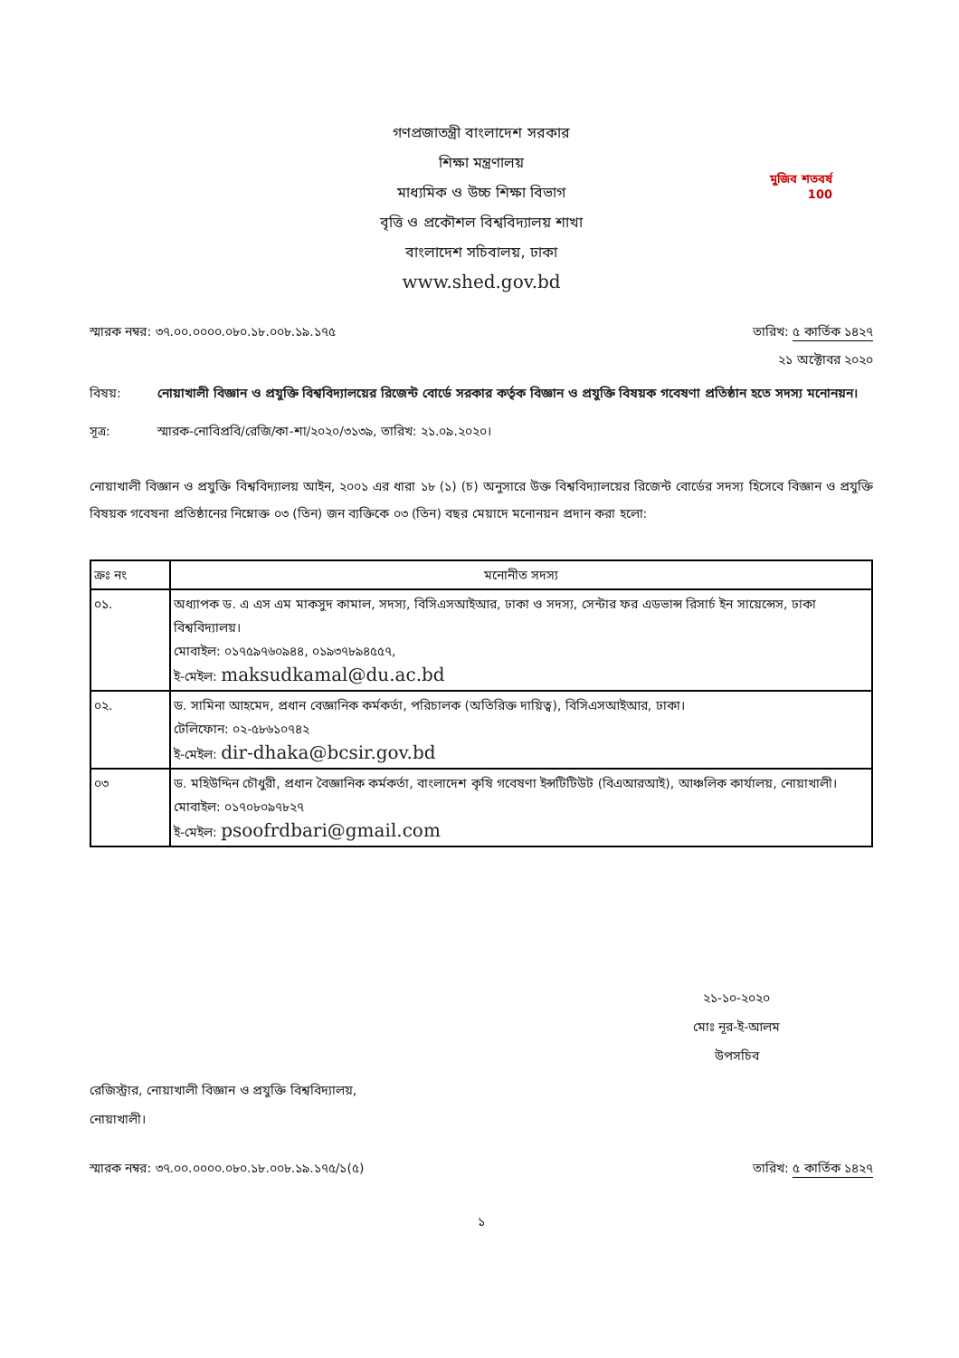মুজিব শতবর্ষ 100
গণপ্রজাতন্ত্রী বাংলাদেশ সরকার
শিক্ষা মন্ত্রণালয়
মাধ্যমিক ও উচ্চ শিক্ষা বিভাগ
বৃত্তি ও প্রকৌশল বিশ্ববিদ্যালয় শাখা
বাংলাদেশ সচিবালয়, ঢাকা
www.shed.gov.bd
স্মারক নম্বর: ৩৭.০০.০০০০.০৮০.১৮.০০৮.১৯.১৭৫ তারিখ: ৫ কার্তিক ১৪২৭
২১ অক্টোবর ২০২০
বিষয়: নোয়াখালী বিজ্ঞান ও প্রযুক্তি বিশ্ববিদ্যালয়ের রিজেন্ট বোর্ডে সরকার কর্তৃক বিজ্ঞান ও প্রযুক্তি বিষয়ক গবেষণা প্রতিষ্ঠান হতে সদস্য মনোনয়ন।
সূত্র: স্মারক-নোবিপ্রবি/রেজি/কা-শা/২০২০/৩১৩৯, তারিখ: ২১.০৯.২০২০।
নোয়াখালী বিজ্ঞান ও প্রযুক্তি বিশ্ববিদ্যালয় আইন, ২০০১ এর ধারা ১৮ (১) (চ) অনুসারে উক্ত বিশ্ববিদ্যালয়ের রিজেন্ট বোর্ডের সদস্য হিসেবে বিজ্ঞান ও প্রযুক্তি বিষয়ক গবেষনা প্রতিষ্ঠানের নিম্নোক্ত ০৩ (তিন) জন ব্যক্তিকে ০৩ (তিন) বছর মেয়াদে মনোনয়ন প্রদান করা হলো:
| ক্রঃ নং | মনোনীত সদস্য |
| --- | --- |
| ০১. | অধ্যাপক ড. এ এস এম মাকসুদ কামাল, সদস্য, বিসিএসআইআর, ঢাকা ও সদস্য, সেন্টার ফর এডভান্স রিসার্চ ইন সায়েন্সেস, ঢাকা বিশ্ববিদ্যালয়। মোবাইল: ০১৭৫৯৭৬০৯৪৪, ০১৯৩৭৮৯৪৫৫৭, ই-মেইল: maksudkamal@du.ac.bd |
| ০২. | ড. সামিনা আহমেদ, প্রধান বেজ্ঞানিক কর্মকর্তা, পরিচালক (অতিরিক্ত দায়িত্ব), বিসিএসআইআর, ঢাকা। টেলিফোন: ০২-৫৮৬১০৭৪২ ই-মেইল: dir-dhaka@bcsir.gov.bd |
| ০৩ | ড. মহিউদ্দিন চৌধুরী, প্রধান বৈজ্ঞানিক কর্মকর্তা, বাংলাদেশ কৃষি গবেষণা ইন্সটিটিউট (বিএআরআই), আঞ্চলিক কার্যালয়, নোয়াখালী। মোবাইল: ০১৭০৮০৯৭৮২৭ ই-মেইল: psoofrdbari@gmail.com |
২১-১০-২০২০
মোঃ নূর-ই-আলম
উপসচিব
রেজিস্ট্রার, নোয়াখালী বিজ্ঞান ও প্রযুক্তি বিশ্ববিদ্যালয়,
নোয়াখালী।
স্মারক নম্বর: ৩৭.০০.০০০০.০৮০.১৮.০০৮.১৯.১৭৫/১(৫) তারিখ: ৫ কার্তিক ১৪২৭
১